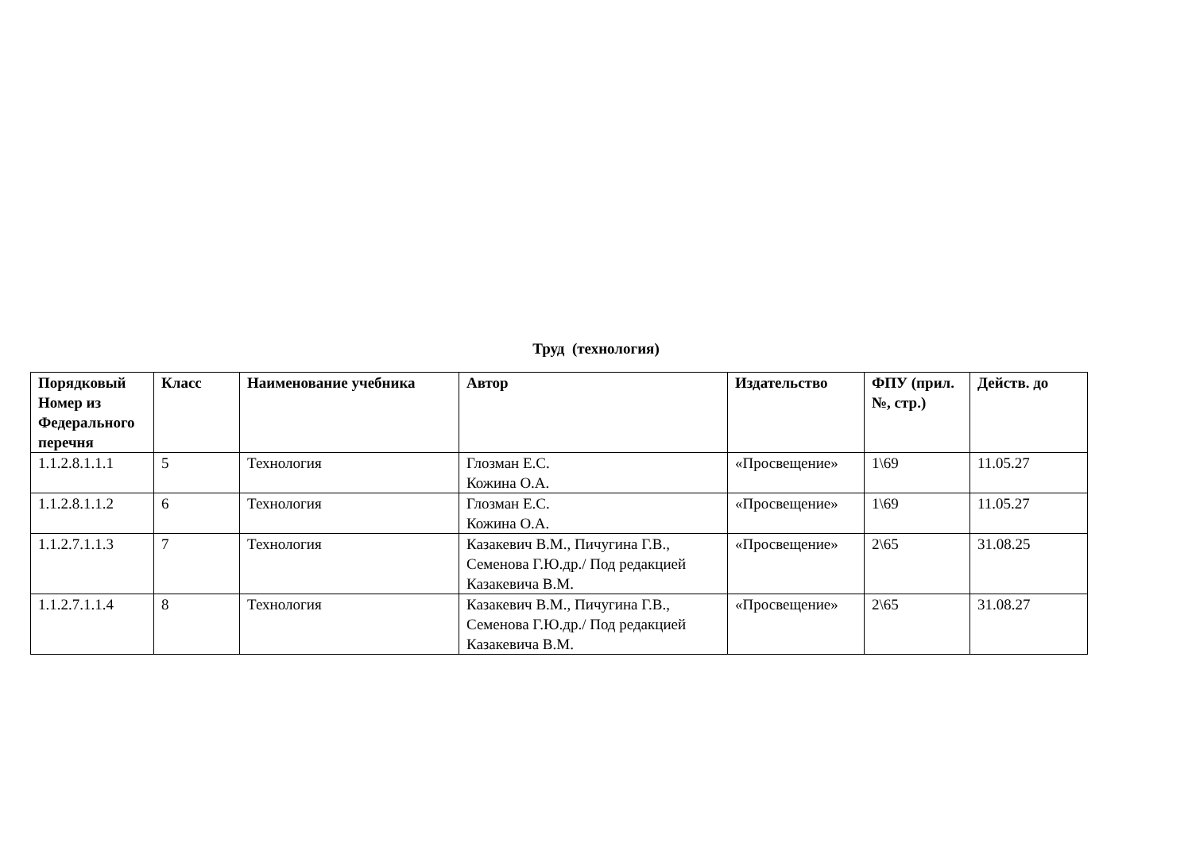Труд (технология)
| Порядковый Номер из Федерального перечня | Класс | Наименование учебника | Автор | Издательство | ФПУ (прил.№, стр.) | Действ. до |
| --- | --- | --- | --- | --- | --- | --- |
| 1.1.2.8.1.1.1 | 5 | Технология | Глозман Е.С. Кожина О.А. | «Просвещение» | 1\69 | 11.05.27 |
| 1.1.2.8.1.1.2 | 6 | Технология | Глозман Е.С. Кожина О.А. | «Просвещение» | 1\69 | 11.05.27 |
| 1.1.2.7.1.1.3 | 7 | Технология | Казакевич В.М., Пичугина Г.В., Семенова Г.Ю.др./ Под редакцией Казакевича В.М. | «Просвещение» | 2\65 | 31.08.25 |
| 1.1.2.7.1.1.4 | 8 | Технология | Казакевич В.М., Пичугина Г.В., Семенова Г.Ю.др./ Под редакцией Казакевича В.М. | «Просвещение» | 2\65 | 31.08.27 |